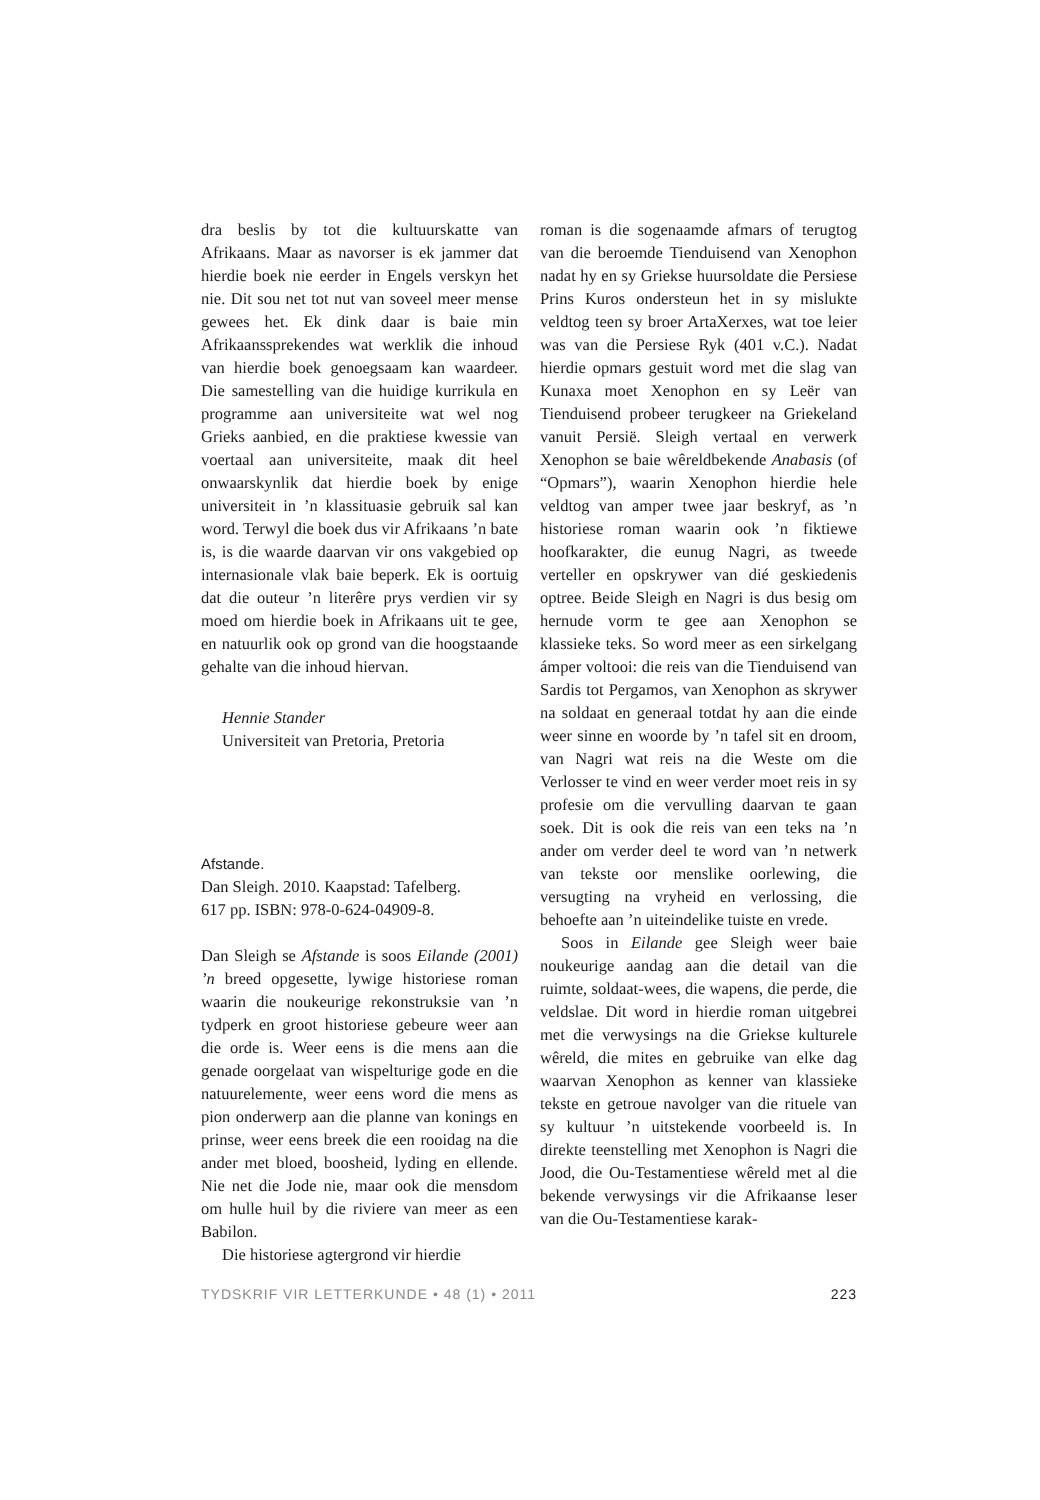dra beslis by tot die kultuurskatte van Afrikaans. Maar as navorser is ek jammer dat hierdie boek nie eerder in Engels verskyn het nie. Dit sou net tot nut van soveel meer mense gewees het. Ek dink daar is baie min Afrikaanssprekendes wat werklik die inhoud van hierdie boek genoegsaam kan waardeer. Die samestelling van die huidige kurrikula en programme aan universiteite wat wel nog Grieks aanbied, en die praktiese kwessie van voertaal aan universiteite, maak dit heel onwaarskynlik dat hierdie boek by enige universiteit in ’n klassituasie gebruik sal kan word. Terwyl die boek dus vir Afrikaans ’n bate is, is die waarde daarvan vir ons vakgebied op internasionale vlak baie beperk. Ek is oortuig dat die outeur ’n literêre prys verdien vir sy moed om hierdie boek in Afrikaans uit te gee, en natuurlik ook op grond van die hoogstaande gehalte van die inhoud hiervan.
Hennie Stander
Universiteit van Pretoria, Pretoria
Afstande.
Dan Sleigh. 2010. Kaapstad: Tafelberg.
617 pp. ISBN: 978-0-624-04909-8.
Dan Sleigh se Afstande is soos Eilande (2001) ’n breed opgesette, lywige historiese roman waarin die noukeurige rekonstruksie van ’n tydperk en groot historiese gebeure weer aan die orde is. Weer eens is die mens aan die genade oorgelaat van wispelturige gode en die natuurelemente, weer eens word die mens as pion onderwerp aan die planne van konings en prinse, weer eens breek die een rooidag na die ander met bloed, boosheid, lyding en ellende. Nie net die Jode nie, maar ook die mensdom om hulle huil by die riviere van meer as een Babilon.
Die historiese agtergrond vir hierdie
roman is die sogenaamde afmars of terugtog van die beroemde Tienduisend van Xenophon nadat hy en sy Griekse huursoldate die Persiese Prins Kuros ondersteun het in sy mislukte veldtog teen sy broer ArtaXerxes, wat toe leier was van die Persiese Ryk (401 v.C.). Nadat hierdie opmars gestuit word met die slag van Kunaxa moet Xenophon en sy Leër van Tienduisend probeer terugkeer na Griekeland vanuit Persië. Sleigh vertaal en verwerk Xenophon se baie wêreldbekende Anabasis (of “Opmars”), waarin Xenophon hierdie hele veldtog van amper twee jaar beskryf, as ’n historiese roman waarin ook ’n fiktiewe hoofkarakter, die eunug Nagri, as tweede verteller en opskrywer van dié geskiedenis optree. Beide Sleigh en Nagri is dus besig om hernude vorm te gee aan Xenophon se klassieke teks. So word meer as een sirkelgang ámper voltooi: die reis van die Tienduisend van Sardis tot Pergamos, van Xenophon as skrywer na soldaat en generaal totdat hy aan die einde weer sinne en woorde by ’n tafel sit en droom, van Nagri wat reis na die Weste om die Verlosser te vind en weer verder moet reis in sy profesie om die vervulling daarvan te gaan soek. Dit is ook die reis van een teks na ’n ander om verder deel te word van ’n netwerk van tekste oor menslike oorlewing, die versugting na vryheid en verlossing, die behoefte aan ’n uiteindelike tuiste en vrede.
Soos in Eilande gee Sleigh weer baie noukeurige aandag aan die detail van die ruimte, soldaat-wees, die wapens, die perde, die veldslae. Dit word in hierdie roman uitgebrei met die verwysings na die Griekse kulturele wêreld, die mites en gebruike van elke dag waarvan Xenophon as kenner van klassieke tekste en getroue navolger van die rituele van sy kultuur ’n uitstekende voorbeeld is. In direkte teenstelling met Xenophon is Nagri die Jood, die Ou-Testamentiese wêreld met al die bekende verwysings vir die Afrikaanse leser van die Ou-Testamentiese karak-
TYDSKRIF VIR LETTERKUNDE • 48 (1) • 2011 223